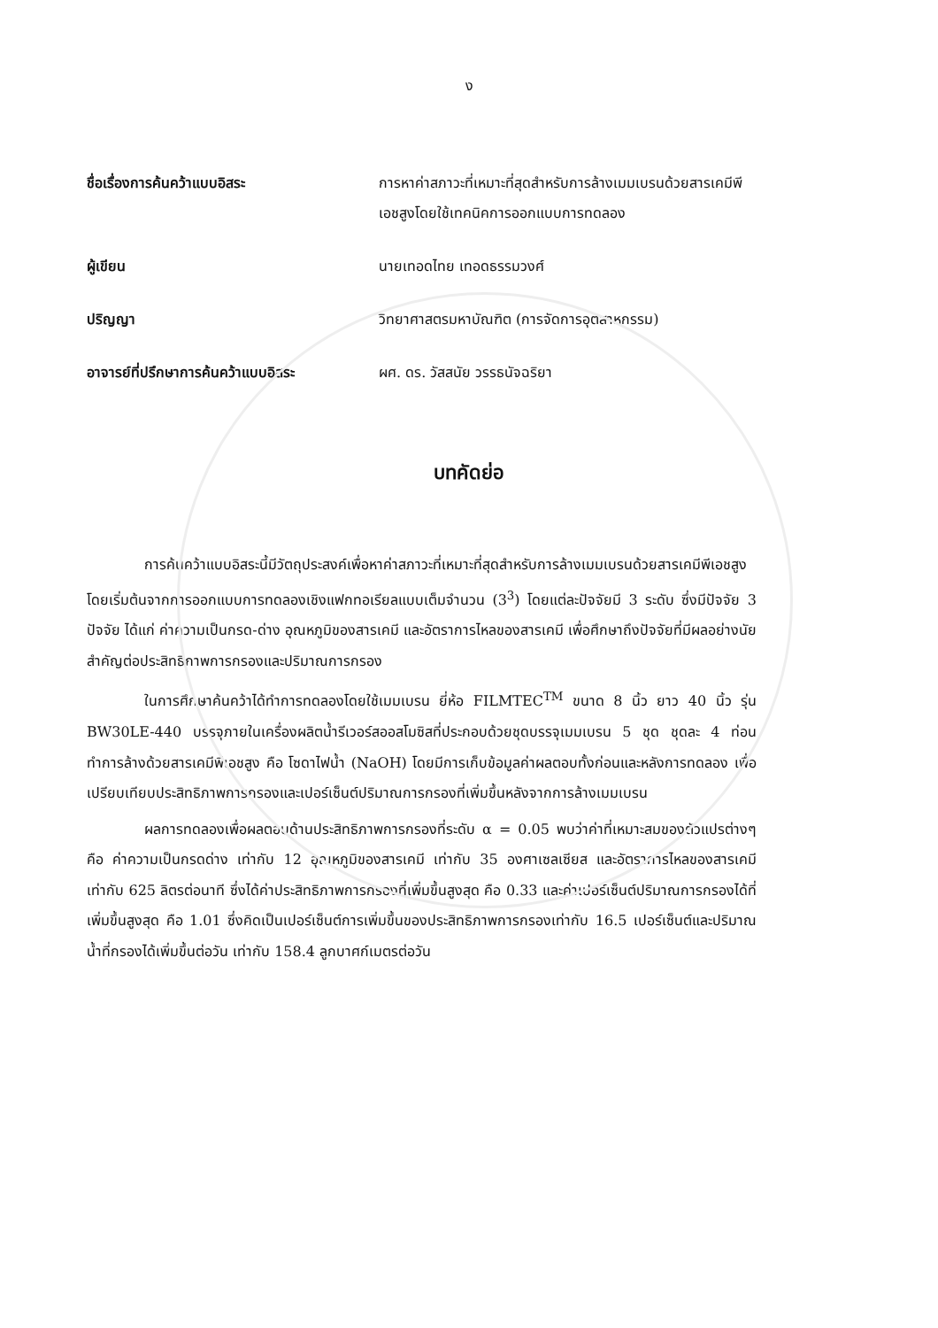ง
ชื่อเรื่องการค้นคว้าแบบอิสระ การหาค่าสภาวะที่เหมาะที่สุดสำหรับการล้างเมมเบรนด้วยสารเคมีพีเอชสูงโดยใช้เทคนิคการออกแบบการทดลอง
ผู้เขียน นายเทอดไทย เทอดธรรมวงศ์
ปริญญา วิทยาศาสตรมหาบัณฑิต (การจัดการอุตสาหกรรม)
อาจารย์ที่ปรึกษาการค้นคว้าแบบอิสระ ผศ. ดร. วัสสนัย วรรธนัจฉริยา
บทคัดย่อ
การค้นคว้าแบบอิสระนี้มีวัตถุประสงค์เพื่อหาค่าสภาวะที่เหมาะที่สุดสำหรับการล้างเมมเบรนด้วยสารเคมีพีเอชสูง โดยเริ่มต้นจากการออกแบบการทดลองเชิงแฟกทอเรียลแบบเต็มจำนวน (3<sup>3</sup>) โดยแต่ละปัจจัยมี 3 ระดับ ซึ่งมีปัจจัย 3 ปัจจัย ได้แก่ ค่าความเป็นกรด-ด่าง อุณหภูมิของสารเคมี และอัตราการไหลของสารเคมี เพื่อศึกษาถึงปัจจัยที่มีผลอย่างนัยสำคัญต่อประสิทธิภาพการกรองและปริมาณการกรอง
ในการศึกษาค้นคว้าได้ทำการทดลองโดยใช้เมมเบรน ยี่ห้อ FILMTEC<sup>TM</sup> ขนาด 8 นิ้ว ยาว 40 นิ้ว รุ่น BW30LE-440 บรรจุภายในเครื่องผลิตน้ำรีเวอร์สออสโมซิสที่ประกอบด้วยชุดบรรจุเมมเบรน 5 ชุด ชุดละ 4 ท่อน ทำการล้างด้วยสารเคมีพีเอชสูง คือ โซดาไฟน้ำ (NaOH) โดยมีการเก็บข้อมูลค่าผลตอบทั้งก่อนและหลังการทดลอง เพื่อเปรียบเทียบประสิทธิภาพการกรองและเปอร์เซ็นต์ปริมาณการกรองที่เพิ่มขึ้นหลังจากการล้างเมมเบรน
ผลการทดลองเพื่อผลตอบด้านประสิทธิภาพการกรองที่ระดับ α = 0.05 พบว่าค่าที่เหมาะสมของตัวแปรต่างๆ คือ ค่าความเป็นกรดด่าง เท่ากับ 12 อุณหภูมิของสารเคมี เท่ากับ 35 องศาเซลเซียส และอัตราการไหลของสารเคมี เท่ากับ 625 ลิตรต่อนาที ซึ่งได้ค่าประสิทธิภาพการกรองที่เพิ่มขึ้นสูงสุด คือ 0.33 และค่าเปอร์เซ็นต์ปริมาณการกรองได้ที่เพิ่มขึ้นสูงสุด คือ 1.01 ซึ่งคิดเป็นเปอร์เซ็นต์การเพิ่มขึ้นของประสิทธิภาพการกรองเท่ากับ 16.5 เปอร์เซ็นต์และปริมาณน้ำที่กรองได้เพิ่มขึ้นต่อวัน เท่ากับ 158.4 ลูกบาศก์เมตรต่อวัน